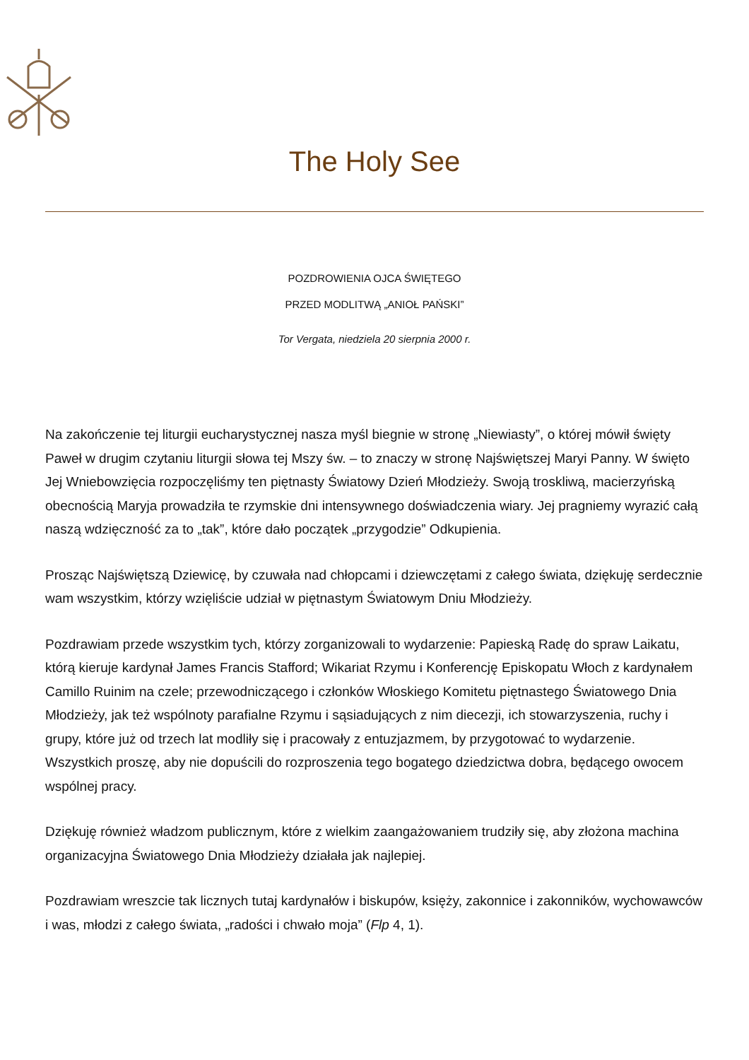The Holy See
POZDROWIENIA OJCA ŚWIĘTEGO
PRZED MODLITWĄ „ANIOŁ PAŃSKI”
Tor Vergata, niedziela 20 sierpnia 2000 r.
Na zakończenie tej liturgii eucharystycznej nasza myśl biegnie w stronę „Niewiasty”, o której mówił święty Paweł w drugim czytaniu liturgii słowa tej Mszy św. – to znaczy w stronę Najświętszej Maryi Panny. W święto Jej Wniebowzięcia rozpoczęliśmy ten piętnasty Światowy Dzień Młodzieży. Swoją troskliwą, macierzyńską obecnością Maryja prowadziła te rzymskie dni intensywnego doświadczenia wiary. Jej pragniemy wyrazić całą naszą wdzięczność za to „tak”, które dało początek „przygodzie” Odkupienia.
Prosząc Najświętszą Dziewicę, by czuwała nad chłopcami i dziewczętami z całego świata, dziękuję serdecznie wam wszystkim, którzy wzięliście udział w piętnastym Światowym Dniu Młodzieży.
Pozdrawiam przede wszystkim tych, którzy zorganizowali to wydarzenie: Papieską Radę do spraw Laikatu, którą kieruje kardynał James Francis Stafford; Wikariat Rzymu i Konferencję Episkopatu Włoch z kardynałem Camillo Ruinim na czele; przewodniczącego i członków Włoskiego Komitetu piętnastego Światowego Dnia Młodzieży, jak też wspólnoty parafialne Rzymu i sąsiadujących z nim diecezji, ich stowarzyszenia, ruchy i grupy, które już od trzech lat modliły się i pracowały z entuzjazmem, by przygotować to wydarzenie. Wszystkich proszę, aby nie dopuścili do rozproszenia tego bogatego dziedzictwa dobra, będącego owocem wspólnej pracy.
Dziękuję również władzom publicznym, które z wielkim zaangażowaniem trudziły się, aby złożona machina organizacyjna Światowego Dnia Młodzieży działała jak najlepiej.
Pozdrawiam wreszcie tak licznych tutaj kardynałów i biskupów, księży, zakonnice i zakonników, wychowawców i was, młodzi z całego świata, „radości i chwało moja” (Flp 4, 1).